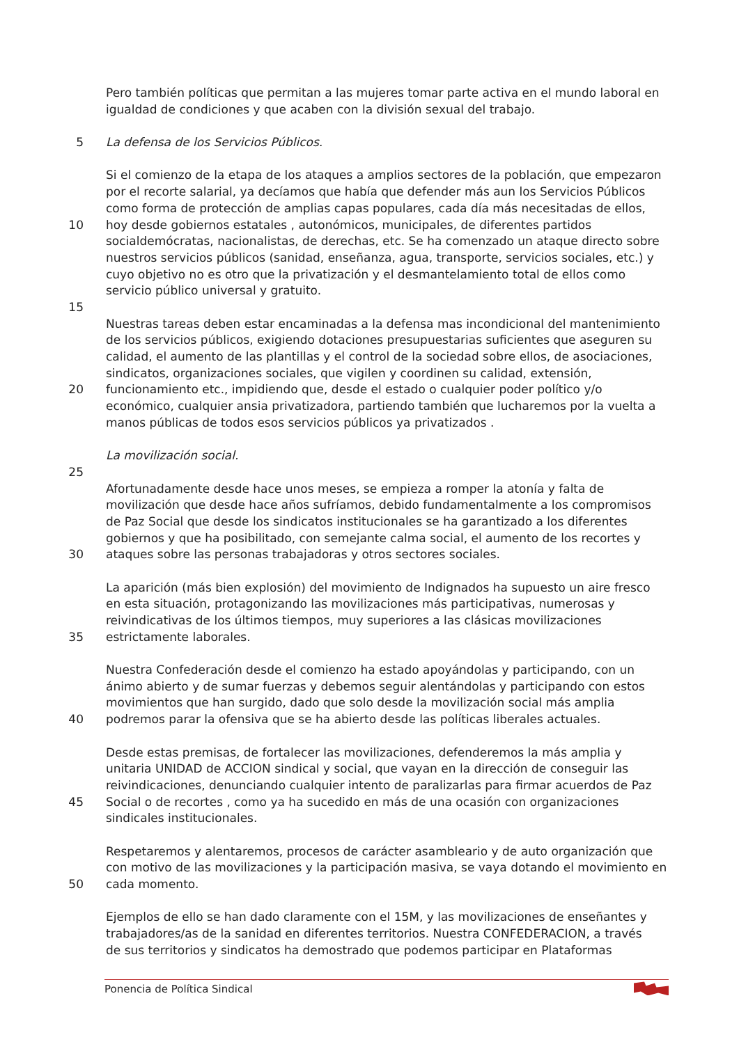Pero también políticas que permitan a las mujeres tomar parte activa en el mundo laboral en
igualdad de condiciones y que acaben con la división sexual del trabajo.
5 La defensa de los Servicios Públicos.
Si el comienzo de la etapa de los ataques a amplios sectores de la población, que empezaron
por el recorte salarial, ya decíamos que había que defender más aun los Servicios Públicos
como forma de protección de amplias capas populares, cada día más necesitadas de ellos,
10 hoy desde gobiernos estatales , autonómicos, municipales, de diferentes partidos
socialdemócratas, nacionalistas, de derechas, etc. Se ha comenzado un ataque directo sobre
nuestros servicios públicos (sanidad, enseñanza, agua, transporte, servicios sociales, etc.) y
cuyo objetivo no es otro que la privatización y el desmantelamiento total de ellos como
servicio público universal y gratuito.
15
Nuestras tareas deben estar encaminadas a la defensa mas incondicional del mantenimiento
de los servicios públicos, exigiendo dotaciones presupuestarias suficientes que aseguren su
calidad, el aumento de las plantillas y el control de la sociedad sobre ellos, de asociaciones,
sindicatos, organizaciones sociales, que vigilen y coordinen su calidad, extensión,
20 funcionamiento etc., impidiendo que, desde el estado o cualquier poder político y/o
económico, cualquier ansia privatizadora, partiendo también que lucharemos por la vuelta a
manos públicas de todos esos servicios públicos ya privatizados .
La movilización social.
25
Afortunadamente desde hace unos meses, se empieza a romper la atonía y falta de
movilización que desde hace años sufríamos, debido fundamentalmente a los compromisos
de Paz Social que desde los sindicatos institucionales se ha garantizado a los diferentes
gobiernos y que ha posibilitado, con semejante calma social, el aumento de los recortes y
30 ataques sobre las personas trabajadoras y otros sectores sociales.
La aparición (más bien explosión) del movimiento de Indignados ha supuesto un aire fresco
en esta situación, protagonizando las movilizaciones más participativas, numerosas y
reivindicativas de los últimos tiempos, muy superiores a las clásicas movilizaciones
35 estrictamente laborales.
Nuestra Confederación desde el comienzo ha estado apoyándolas y participando, con un
ánimo abierto y de sumar fuerzas y debemos seguir alentándolas y participando con estos
movimientos que han surgido, dado que solo desde la movilización social más amplia
40 podremos parar la ofensiva que se ha abierto desde las políticas liberales actuales.
Desde estas premisas, de fortalecer las movilizaciones, defenderemos la más amplia y
unitaria UNIDAD de ACCION sindical y social, que vayan en la dirección de conseguir las
reivindicaciones, denunciando cualquier intento de paralizarlas para firmar acuerdos de Paz
45 Social o de recortes , como ya ha sucedido en más de una ocasión con organizaciones
sindicales institucionales.
Respetaremos y alentaremos, procesos de carácter asambleario y de auto organización que
con motivo de las movilizaciones y la participación masiva, se vaya dotando el movimiento en
50 cada momento.
Ejemplos de ello se han dado claramente con el 15M, y las movilizaciones de enseñantes y
trabajadores/as de la sanidad en diferentes territorios. Nuestra CONFEDERACION, a través
de sus territorios y sindicatos ha demostrado que podemos participar en Plataformas
Ponencia de Política Sindical